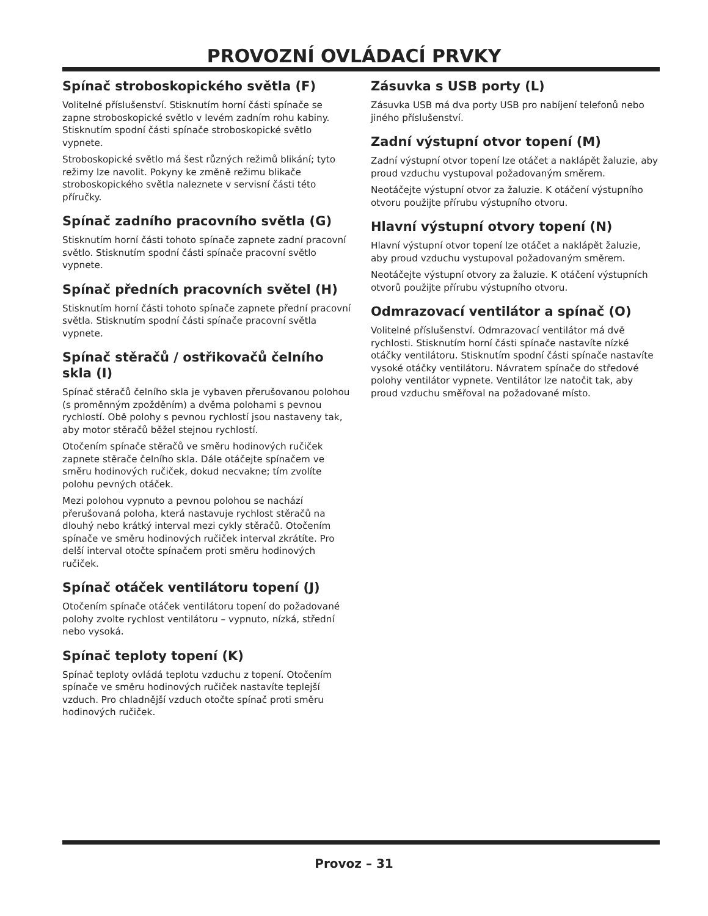PROVOZNÍ OVLÁDACÍ PRVKY
Spínač stroboskopického světla (F)
Volitelné příslušenství. Stisknutím horní části spínače se zapne stroboskopické světlo v levém zadním rohu kabiny. Stisknutím spodní části spínače stroboskopické světlo vypnete.
Stroboskopické světlo má šest různých režimů blikání; tyto režimy lze navolit. Pokyny ke změně režimu blikače stroboskopického světla naleznete v servisní části této příručky.
Spínač zadního pracovního světla (G)
Stisknutím horní části tohoto spínače zapnete zadní pracovní světlo. Stisknutím spodní části spínače pracovní světlo vypnete.
Spínač předních pracovních světel (H)
Stisknutím horní části tohoto spínače zapnete přední pracovní světla. Stisknutím spodní části spínače pracovní světla vypnete.
Spínač stěračů / ostřikovačů čelního skla (I)
Spínač stěračů čelního skla je vybaven přerušovanou polohou (s proměnným zpožděním) a dvěma polohami s pevnou rychlostí. Obě polohy s pevnou rychlostí jsou nastaveny tak, aby motor stěračů běžel stejnou rychlostí.
Otočením spínače stěračů ve směru hodinových ručiček zapnete stěrače čelního skla. Dále otáčejte spínačem ve směru hodinových ručiček, dokud necvakne; tím zvolíte polohu pevných otáček.
Mezi polohou vypnuto a pevnou polohou se nachází přerušovaná poloha, která nastavuje rychlost stěračů na dlouhý nebo krátký interval mezi cykly stěračů. Otočením spínače ve směru hodinových ručiček interval zkrátíte. Pro delší interval otočte spínačem proti směru hodinových ručiček.
Spínač otáček ventilátoru topení (J)
Otočením spínače otáček ventilátoru topení do požadované polohy zvolte rychlost ventilátoru – vypnuto, nízká, střední nebo vysoká.
Spínač teploty topení (K)
Spínač teploty ovládá teplotu vzduchu z topení. Otočením spínače ve směru hodinových ručiček nastavíte teplejší vzduch. Pro chladnější vzduch otočte spínač proti směru hodinových ručiček.
Zásuvka s USB porty (L)
Zásuvka USB má dva porty USB pro nabíjení telefonů nebo jiného příslušenství.
Zadní výstupní otvor topení (M)
Zadní výstupní otvor topení lze otáčet a naklápět žaluzie, aby proud vzduchu vystupoval požadovaným směrem.
Neotáčejte výstupní otvor za žaluzie. K otáčení výstupního otvoru použijte přírubu výstupního otvoru.
Hlavní výstupní otvory topení (N)
Hlavní výstupní otvor topení lze otáčet a naklápět žaluzie, aby proud vzduchu vystupoval požadovaným směrem.
Neotáčejte výstupní otvory za žaluzie. K otáčení výstupních otvorů použijte přírubu výstupního otvoru.
Odmrazovací ventilátor a spínač (O)
Volitelné příslušenství. Odmrazovací ventilátor má dvě rychlosti. Stisknutím horní části spínače nastavíte nízké otáčky ventilátoru. Stisknutím spodní části spínače nastavíte vysoké otáčky ventilátoru. Návratem spínače do středové polohy ventilátor vypnete. Ventilátor lze natočit tak, aby proud vzduchu směřoval na požadované místo.
Provoz – 31